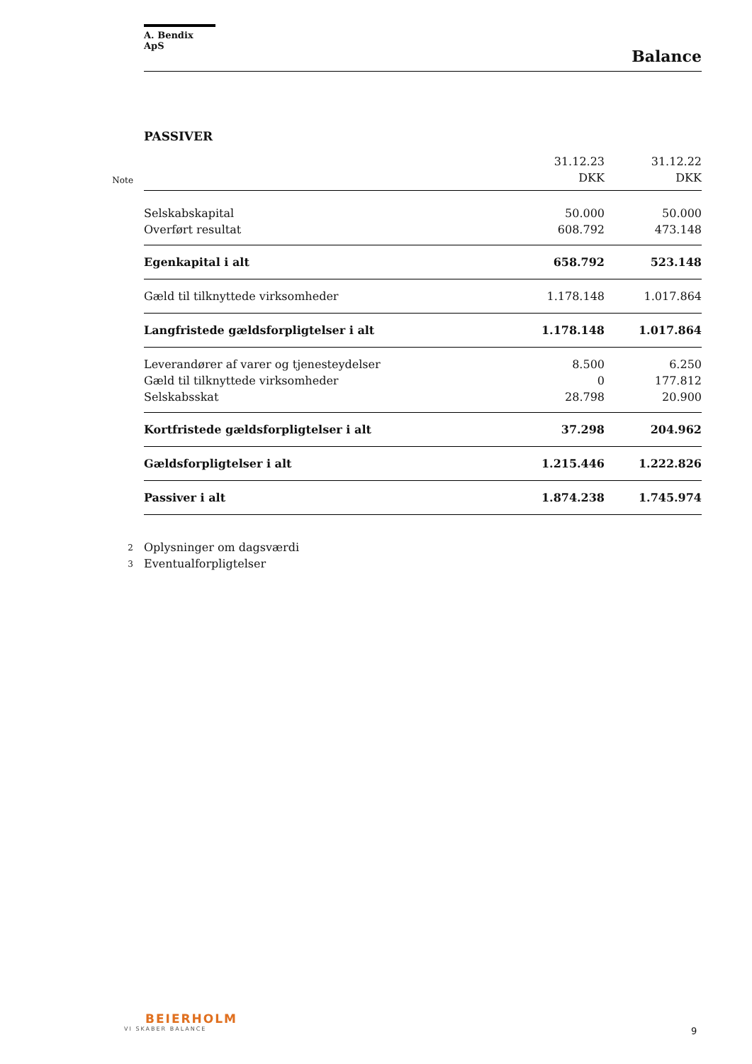A. Bendix ApS
Balance
PASSIVER
| | | 31.12.23 | 31.12.22 |
| Note | | DKK | DKK |
| | Selskabskapital | 50.000 | 50.000 |
| | Overført resultat | 608.792 | 473.148 |
| | Egenkapital i alt | 658.792 | 523.148 |
| | Gæld til tilknyttede virksomheder | 1.178.148 | 1.017.864 |
| | Langfristede gældsforpligtelser i alt | 1.178.148 | 1.017.864 |
| | Leverandører af varer og tjenesteydelser | 8.500 | 6.250 |
| | Gæld til tilknyttede virksomheder | 0 | 177.812 |
| | Selskabsskat | 28.798 | 20.900 |
| | Kortfristede gældsforpligtelser i alt | 37.298 | 204.962 |
| | Gældsforpligtelser i alt | 1.215.446 | 1.222.826 |
| | Passiver i alt | 1.874.238 | 1.745.974 |
| 2 | Oplysninger om dagsværdi | | |
| 3 | Eventualforpligtelser | | |
BEIERHOLM
VI SKABER BALANCE
9